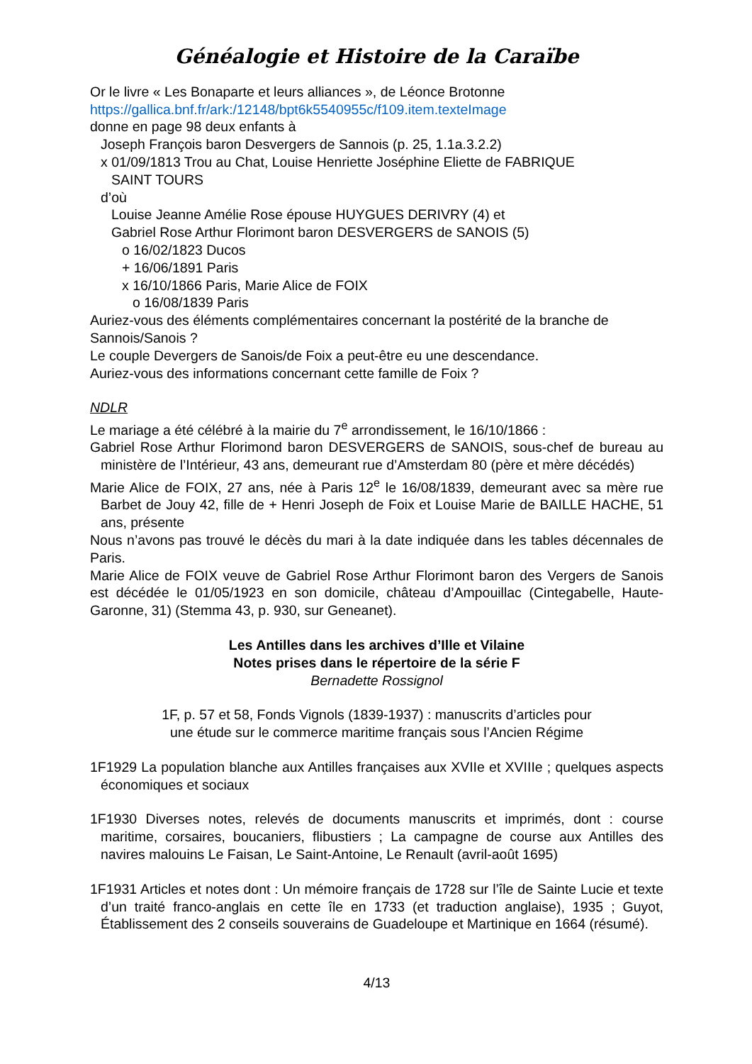Généalogie et Histoire de la Caraïbe
Or le livre « Les Bonaparte et leurs alliances », de Léonce Brotonne
https://gallica.bnf.fr/ark:/12148/bpt6k5540955c/f109.item.texteImage
donne en page 98 deux enfants à
Joseph François baron Desvergers de Sannois (p. 25, 1.1a.3.2.2)
x 01/09/1813 Trou au Chat, Louise Henriette Joséphine Eliette de FABRIQUE
SAINT TOURS
d’où
Louise Jeanne Amélie Rose épouse HUYGUES DERIVRY (4) et
Gabriel Rose Arthur Florimont baron DESVERGERS de SANOIS (5)
o 16/02/1823 Ducos
+ 16/06/1891 Paris
x 16/10/1866 Paris, Marie Alice de FOIX
o 16/08/1839 Paris
Auriez-vous des éléments complémentaires concernant la postérité de la branche de Sannois/Sanois ?
Le couple Devergers de Sanois/de Foix a peut-être eu une descendance.
Auriez-vous des informations concernant cette famille de Foix ?
NDLR
Le mariage a été célébré à la mairie du 7<sup>e</sup> arrondissement, le 16/10/1866 :
Gabriel Rose Arthur Florimond baron DESVERGERS de SANOIS, sous-chef de bureau au ministère de l’Intérieur, 43 ans, demeurant rue d’Amsterdam 80 (père et mère décédés)
Marie Alice de FOIX, 27 ans, née à Paris 12<sup>e</sup> le 16/08/1839, demeurant avec sa mère rue Barbet de Jouy 42, fille de + Henri Joseph de Foix et Louise Marie de BAILLE HACHE, 51 ans, présente
Nous n’avons pas trouvé le décès du mari à la date indiquée dans les tables décennales de Paris.
Marie Alice de FOIX veuve de Gabriel Rose Arthur Florimont baron des Vergers de Sanois est décédée le 01/05/1923 en son domicile, château d’Ampouillac (Cintegabelle, Haute-Garonne, 31) (Stemma 43, p. 930, sur Geneanet).
Les Antilles dans les archives d’Ille et Vilaine
Notes prises dans le répertoire de la série F
Bernadette Rossignol
1F, p. 57 et 58, Fonds Vignols (1839-1937) : manuscrits d’articles pour
une étude sur le commerce maritime français sous l’Ancien Régime
1F1929 La population blanche aux Antilles françaises aux XVIIe et XVIIIe ; quelques aspects économiques et sociaux
1F1930 Diverses notes, relevés de documents manuscrits et imprimés, dont : course maritime, corsaires, boucaniers, flibustiers ; La campagne de course aux Antilles des navires malouins Le Faisan, Le Saint-Antoine, Le Renault (avril-août 1695)
1F1931 Articles et notes dont : Un mémoire français de 1728 sur l’île de Sainte Lucie et texte d’un traité franco-anglais en cette île en 1733 (et traduction anglaise), 1935 ; Guyot, Établissement des 2 conseils souverains de Guadeloupe et Martinique en 1664 (résumé).
4/13